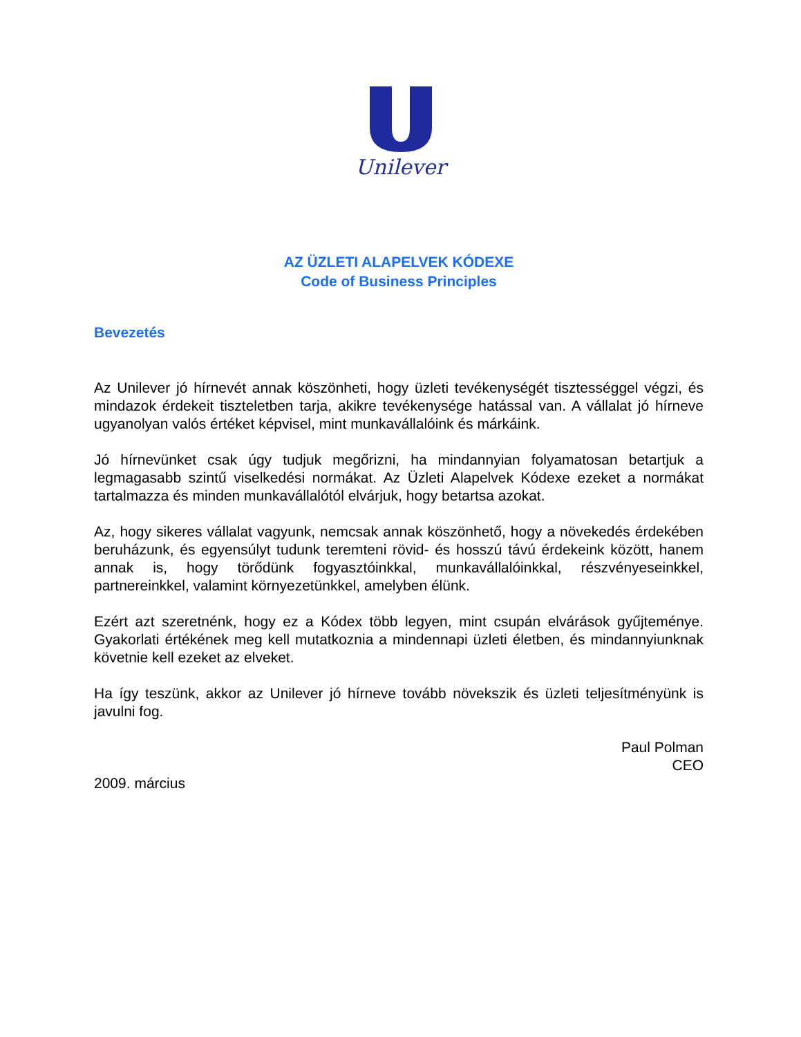Unilever
AZ ÜZLETI ALAPELVEK KÓDEXE
Code of Business Principles
Bevezetés
Az Unilever jó hírnevét annak köszönheti, hogy üzleti tevékenységét tisztességgel végzi, és mindazok érdekeit tiszteletben tarja, akikre tevékenysége hatással van. A vállalat jó hírneve ugyanolyan valós értéket képvisel, mint munkavállalóink és márkáink.
Jó hírnevünket csak úgy tudjuk megőrizni, ha mindannyian folyamatosan betartjuk a legmagasabb szintű viselkedési normákat. Az Üzleti Alapelvek Kódexe ezeket a normákat tartalmazza és minden munkavállalótól elvárjuk, hogy betartsa azokat.
Az, hogy sikeres vállalat vagyunk, nemcsak annak köszönhető, hogy a növekedés érdekében beruházunk, és egyensúlyt tudunk teremteni rövid- és hosszú távú érdekeink között, hanem annak is, hogy törődünk fogyasztóinkkal, munkavállalóinkkal, részvényeseinkkel, partnereinkkel, valamint környezetünkkel, amelyben élünk.
Ezért azt szeretnénk, hogy ez a Kódex több legyen, mint csupán elvárások gyűjteménye. Gyakorlati értékének meg kell mutatkoznia a mindennapi üzleti életben, és mindannyiunknak követnie kell ezeket az elveket.
Ha így teszünk, akkor az Unilever jó hírneve tovább növekszik és üzleti teljesítményünk is javulni fog.
Paul Polman
CEO
2009. március